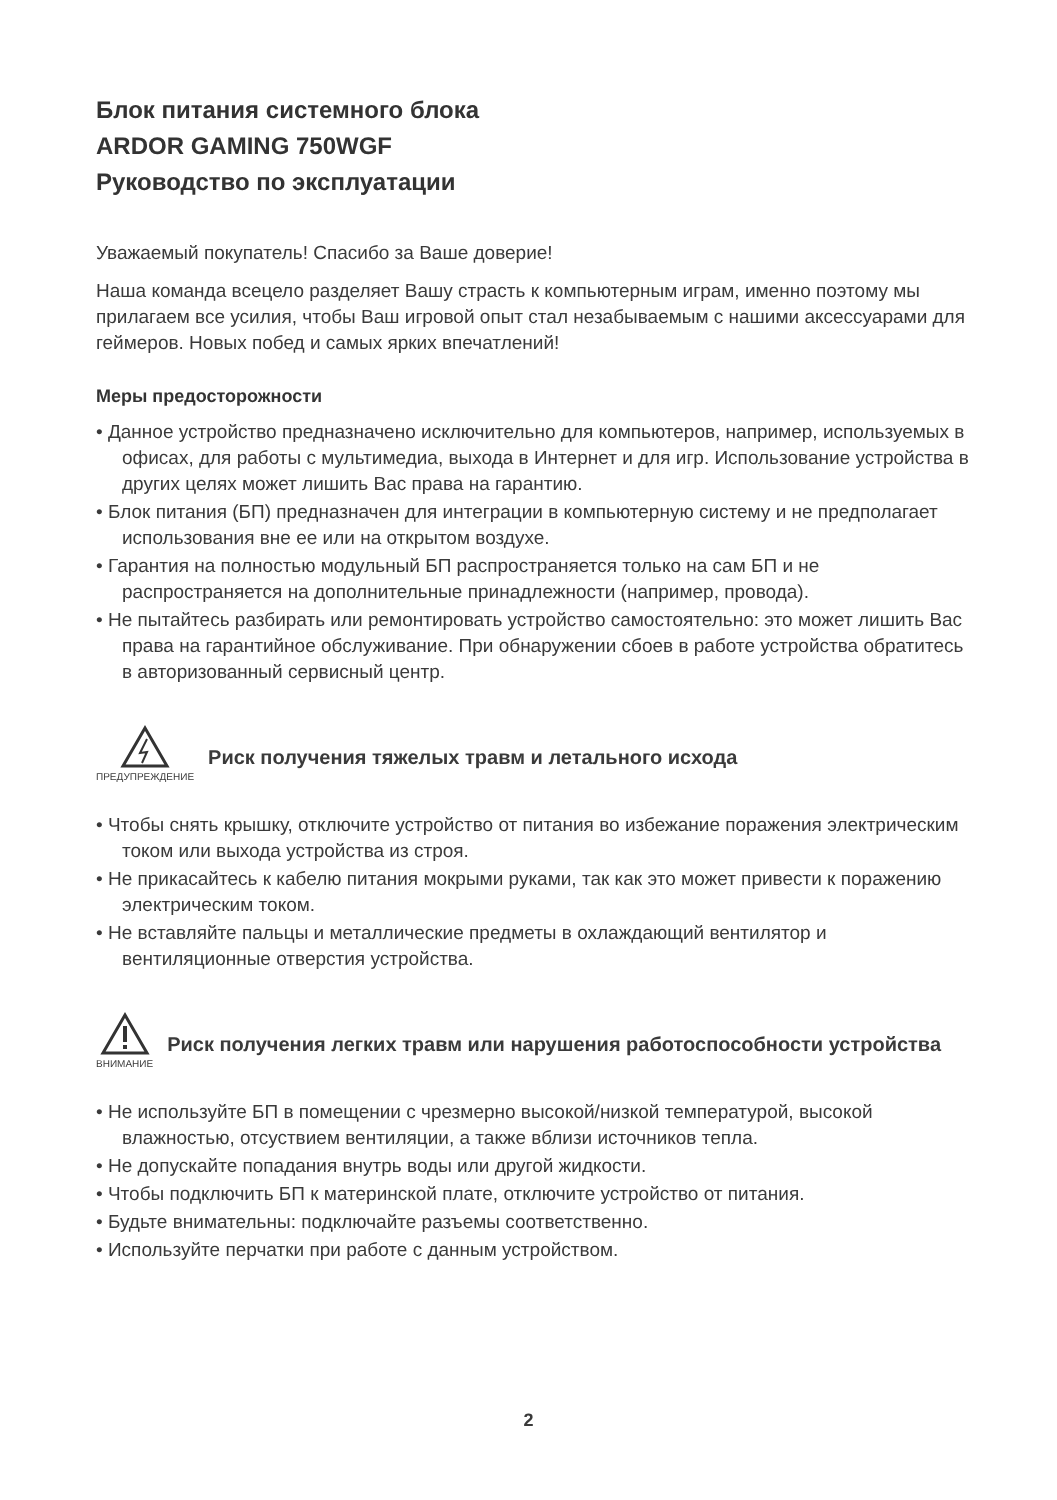Блок питания системного блока
ARDOR GAMING 750WGF
Руководство по эксплуатации
Уважаемый покупатель! Спасибо за Ваше доверие!
Наша команда всецело разделяет Вашу страсть к компьютерным играм, именно поэтому мы прилагаем все усилия, чтобы Ваш игровой опыт стал незабываемым с нашими аксессуарами для геймеров. Новых побед и самых ярких впечатлений!
Меры предосторожности
• Данное устройство предназначено исключительно для компьютеров, например, используемых в офисах, для работы с мультимедиа, выхода в Интернет и для игр. Использование устройства в других целях может лишить Вас права на гарантию.
• Блок питания (БП) предназначен для интеграции в компьютерную систему и не предполагает использования вне ее или на открытом воздухе.
• Гарантия на полностью модульный БП распространяется только на сам БП и не распространяется на дополнительные принадлежности (например, провода).
• Не пытайтесь разбирать или ремонтировать устройство самостоятельно: это может лишить Вас права на гарантийное обслуживание. При обнаружении сбоев в работе устройства обратитесь в авторизованный сервисный центр.
ПРЕДУПРЕЖДЕНИЕ
Риск получения тяжелых травм и летального исхода
• Чтобы снять крышку, отключите устройство от питания во избежание поражения электрическим током или выхода устройства из строя.
• Не прикасайтесь к кабелю питания мокрыми руками, так как это может привести к поражению электрическим током.
• Не вставляйте пальцы и металлические предметы в охлаждающий вентилятор и вентиляционные отверстия устройства.
ВНИМАНИЕ
Риск получения легких травм или нарушения работоспособности устройства
• Не используйте БП в помещении с чрезмерно высокой/низкой температурой, высокой влажностью, отсуствием вентиляции, а также вблизи источников тепла.
• Не допускайте попадания внутрь воды или другой жидкости.
• Чтобы подключить БП к материнской плате, отключите устройство от питания.
• Будьте внимательны: подключайте разъемы соответственно.
• Используйте перчатки при работе с данным устройством.
2